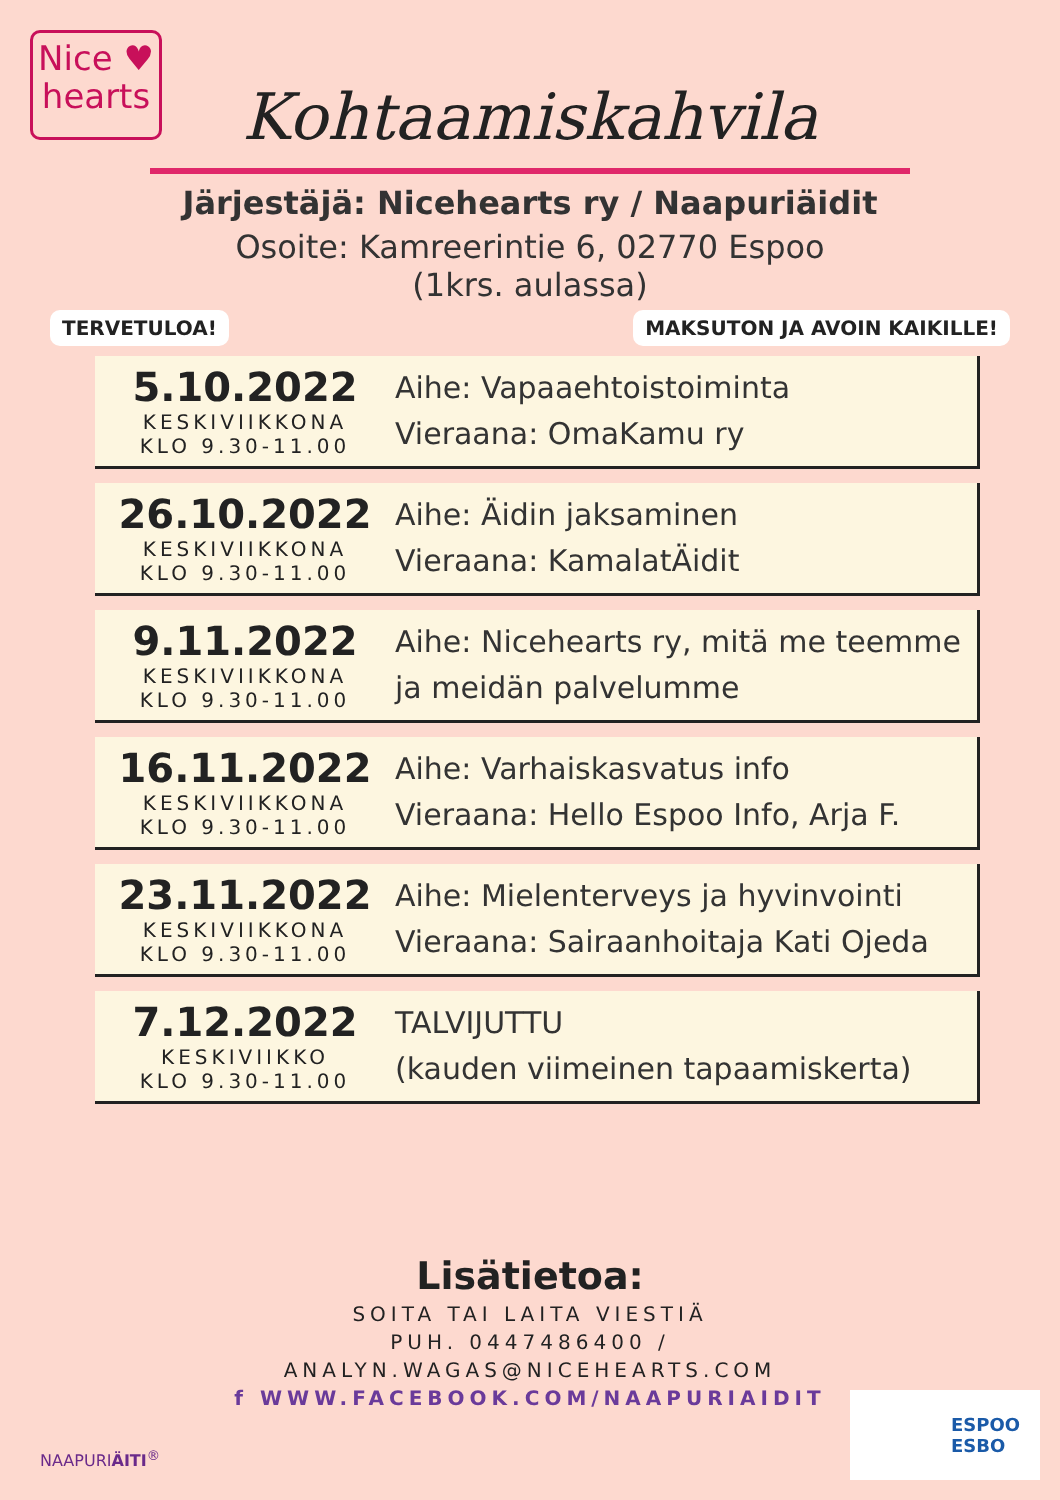Nice ♥
hearts
Kohtaamiskahvila
Järjestäjä: Nicehearts ry / Naapuriäidit
Osoite: Kamreerintie 6, 02770 Espoo
(1krs. aulassa)
TERVETULOA! MAKSUTON JA AVOIN KAIKILLE!
5.10.2022
KESKIVIIKKONA
KLO 9.30-11.00
Aihe: Vapaaehtoistoiminta
Vieraana: OmaKamu ry
26.10.2022
KESKIVIIKKONA
KLO 9.30-11.00
Aihe: Äidin jaksaminen
Vieraana: KamalatÄidit
9.11.2022
KESKIVIIKKONA
KLO 9.30-11.00
Aihe: Nicehearts ry, mitä me teemme
ja meidän palvelumme
16.11.2022
KESKIVIIKKONA
KLO 9.30-11.00
Aihe: Varhaiskasvatus info
Vieraana: Hello Espoo Info, Arja F.
23.11.2022
KESKIVIIKKONA
KLO 9.30-11.00
Aihe: Mielenterveys ja hyvinvointi
Vieraana: Sairaanhoitaja Kati Ojeda
7.12.2022
KESKIVIIKKO
KLO 9.30-11.00
TALVIJUTTU
(kauden viimeinen tapaamiskerta)
Lisätietoa:
SOITA TAI LAITA VIESTIÄ
PUH. 0447486400 /
ANALYN.WAGAS@NICEHEARTS.COM
f WWW.FACEBOOK.COM/NAAPURIAIDIT
NAAPURIÄITI<sup>®</sup>
ESPOO
ESBO